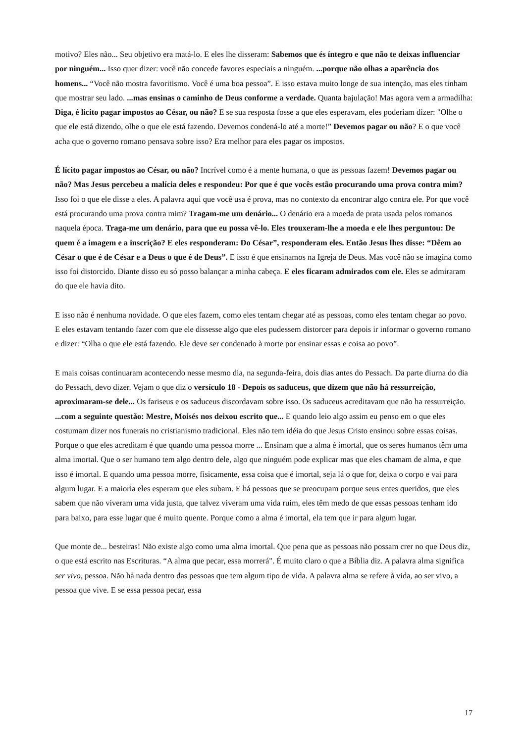motivo? Eles não... Seu objetivo era matá-lo. E eles lhe disseram: Sabemos que és íntegro e que não te deixas influenciar por ninguém... Isso quer dizer: você não concede favores especiais a ninguém. ...porque não olhas a aparência dos homens... “Você não mostra favoritismo. Você é uma boa pessoa”. E isso estava muito longe de sua intenção, mas eles tinham que mostrar seu lado. ...mas ensinas o caminho de Deus conforme a verdade. Quanta bajulação! Mas agora vem a armadilha: Diga, é licito pagar impostos ao César, ou não? E se sua resposta fosse a que eles esperavam, eles poderiam dizer: "Olhe o que ele está dizendo, olhe o que ele está fazendo. Devemos condená-lo até a morte!” Devemos pagar ou não? E o que você acha que o governo romano pensava sobre isso? Era melhor para eles pagar os impostos.
É lícito pagar impostos ao César, ou não? Incrível como é a mente humana, o que as pessoas fazem! Devemos pagar ou não? Mas Jesus percebeu a malícia deles e respondeu: Por que é que vocês estão procurando uma prova contra mim? Isso foi o que ele disse a eles. A palavra aqui que você usa é prova, mas no contexto da encontrar algo contra ele. Por que você está procurando uma prova contra mim? Tragam-me um denário... O denário era a moeda de prata usada pelos romanos naquela época. Traga-me um denário, para que eu possa vê-lo. Eles trouxeram-lhe a moeda e ele lhes perguntou: De quem é a imagem e a inscrição? E eles responderam: Do César”, responderam eles. Então Jesus lhes disse: “Dêem ao César o que é de César e a Deus o que é de Deus”. E isso é que ensinamos na Igreja de Deus. Mas você não se imagina como isso foi distorcido. Diante disso eu só posso balançar a minha cabeça. E eles ficaram admirados com ele. Eles se admiraram do que ele havia dito.
E isso não é nenhuma novidade. O que eles fazem, como eles tentam chegar até as pessoas, como eles tentam chegar ao povo. E eles estavam tentando fazer com que ele dissesse algo que eles pudessem distorcer para depois ir informar o governo romano e dizer: “Olha o que ele está fazendo. Ele deve ser condenado à morte por ensinar essas e coisa ao povo”.
E mais coisas continuaram acontecendo nesse mesmo dia, na segunda-feira, dois dias antes do Pessach. Da parte diurna do dia do Pessach, devo dizer. Vejam o que diz o versículo 18 - Depois os saduceus, que dizem que não há ressurreição, aproximaram-se dele... Os fariseus e os saduceus discordavam sobre isso. Os saduceus acreditavam que não ha ressurreição. ...com a seguinte questão: Mestre, Moisés nos deixou escrito que... E quando leio algo assim eu penso em o que eles costumam dizer nos funerais no cristianismo tradicional. Eles não tem idéia do que Jesus Cristo ensinou sobre essas coisas. Porque o que eles acreditam é que quando uma pessoa morre ... Ensinam que a alma é imortal, que os seres humanos têm uma alma imortal. Que o ser humano tem algo dentro dele, algo que ninguém pode explicar mas que eles chamam de alma, e que isso é imortal. E quando uma pessoa morre, fisicamente, essa coisa que é imortal, seja lá o que for, deixa o corpo e vai para algum lugar. E a maioria eles esperam que eles subam. E há pessoas que se preocupam porque seus entes queridos, que eles sabem que não viveram uma vida justa, que talvez viveram uma vida ruim, eles têm medo de que essas pessoas tenham ido para baixo, para esse lugar que é muito quente. Porque como a alma é imortal, ela tem que ir para algum lugar.
Que monte de... besteiras! Não existe algo como uma alma imortal. Que pena que as pessoas não possam crer no que Deus diz, o que está escrito nas Escrituras. “A alma que pecar, essa morrerá". É muito claro o que a Bíblia diz. A palavra alma significa ser vivo, pessoa. Não há nada dentro das pessoas que tem algum tipo de vida. A palavra alma se refere à vida, ao ser vivo, a pessoa que vive. E se essa pessoa pecar, essa
17